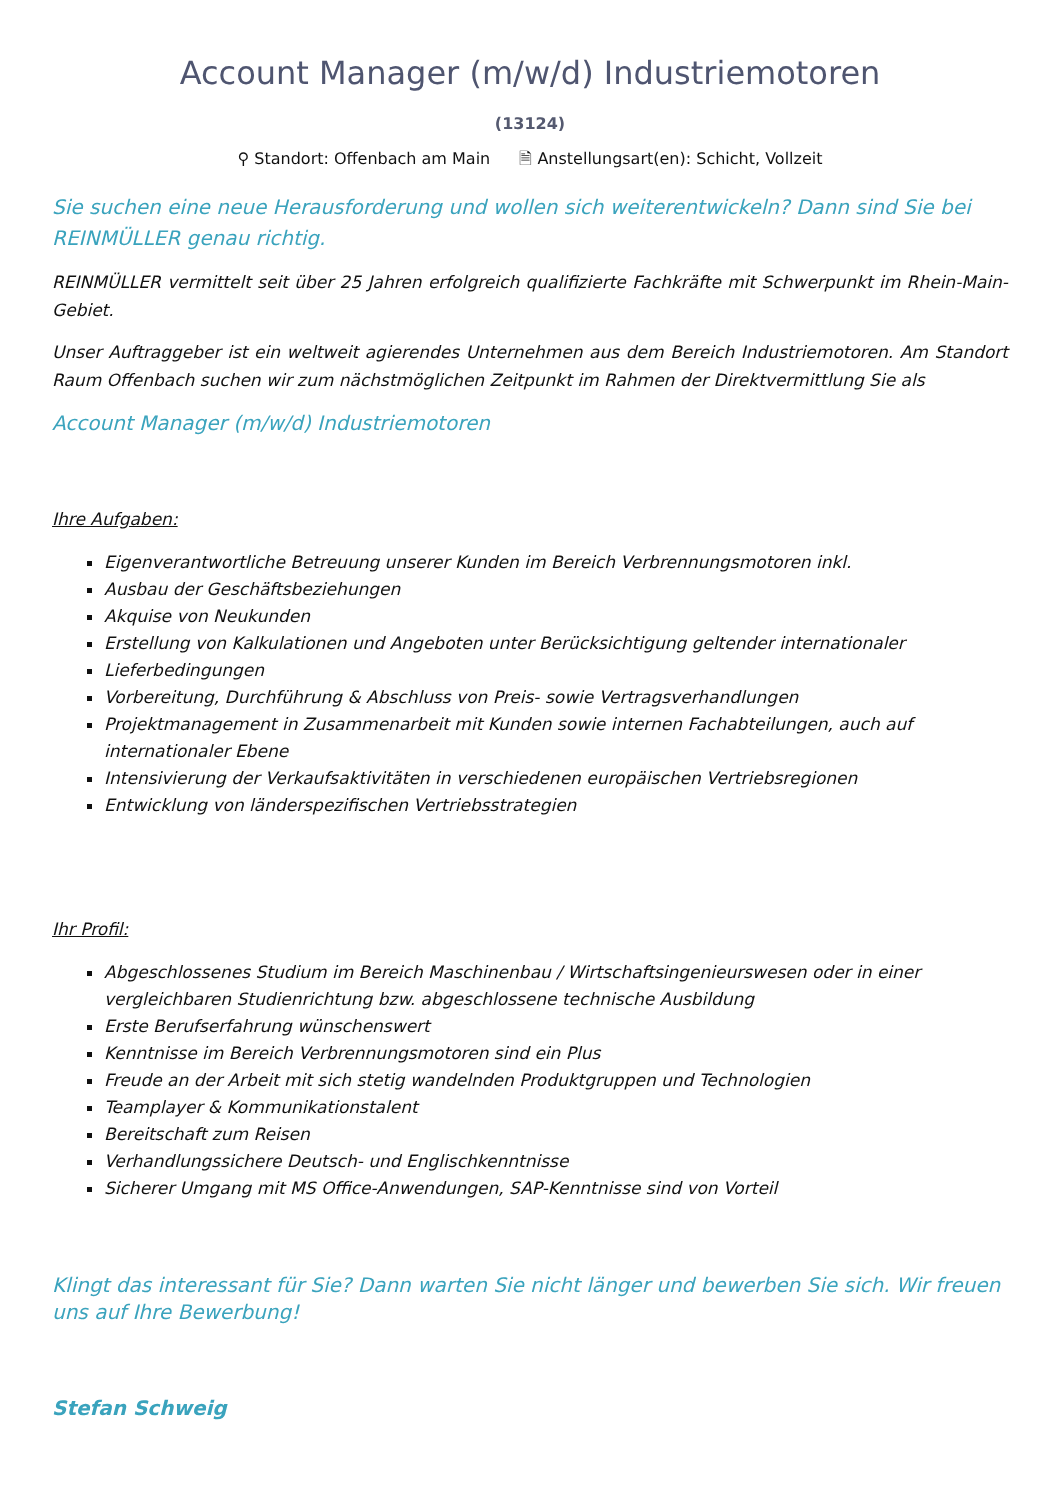Account Manager (m/w/d) Industriemotoren
(13124)
⚲ Standort: Offenbach am Main 🗎 Anstellungsart(en): Schicht, Vollzeit
Sie suchen eine neue Herausforderung und wollen sich weiterentwickeln? Dann sind Sie bei REINMÜLLER genau richtig.
REINMÜLLER vermittelt seit über 25 Jahren erfolgreich qualifizierte Fachkräfte mit Schwerpunkt im Rhein-Main-Gebiet.
Unser Auftraggeber ist ein weltweit agierendes Unternehmen aus dem Bereich Industriemotoren. Am Standort Raum Offenbach suchen wir zum nächstmöglichen Zeitpunkt im Rahmen der Direktvermittlung Sie als
Account Manager (m/w/d) Industriemotoren
Ihre Aufgaben:
Eigenverantwortliche Betreuung unserer Kunden im Bereich Verbrennungsmotoren inkl.
Ausbau der Geschäftsbeziehungen
Akquise von Neukunden
Erstellung von Kalkulationen und Angeboten unter Berücksichtigung geltender internationaler
Lieferbedingungen
Vorbereitung, Durchführung & Abschluss von Preis- sowie Vertragsverhandlungen
Projektmanagement in Zusammenarbeit mit Kunden sowie internen Fachabteilungen, auch auf internationaler Ebene
Intensivierung der Verkaufsaktivitäten in verschiedenen europäischen Vertriebsregionen
Entwicklung von länderspezifischen Vertriebsstrategien
Ihr Profil:
Abgeschlossenes Studium im Bereich Maschinenbau / Wirtschaftsingenieurswesen oder in einer vergleichbaren Studienrichtung bzw. abgeschlossene technische Ausbildung
Erste Berufserfahrung wünschenswert
Kenntnisse im Bereich Verbrennungsmotoren sind ein Plus
Freude an der Arbeit mit sich stetig wandelnden Produktgruppen und Technologien
Teamplayer & Kommunikationstalent
Bereitschaft zum Reisen
Verhandlungssichere Deutsch- und Englischkenntnisse
Sicherer Umgang mit MS Office-Anwendungen, SAP-Kenntnisse sind von Vorteil
Klingt das interessant für Sie? Dann warten Sie nicht länger und bewerben Sie sich. Wir freuen uns auf Ihre Bewerbung!
Stefan Schweig